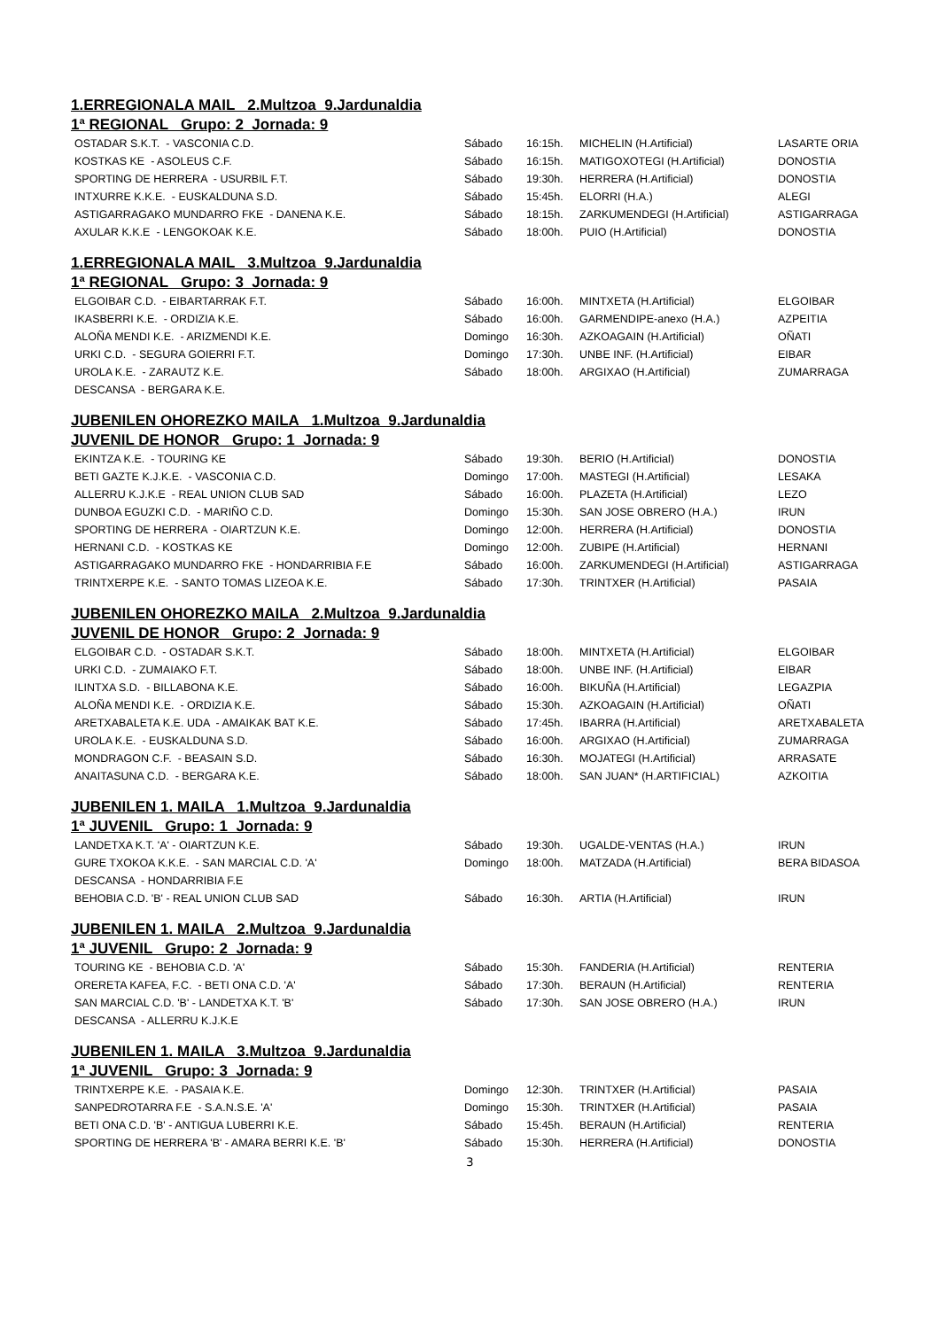1.ERREGIONALA MAIL 2.Multzoa 9.Jardunaldia
1ª REGIONAL Grupo: 2 Jornada: 9
| OSTADAR S.K.T. - VASCONIA C.D. | Sábado | 16:15h. | MICHELIN (H.Artificial) | LASARTE ORIA |
| KOSTKAS KE - ASOLEUS C.F. | Sábado | 16:15h. | MATIGOXOTEGI (H.Artificial) | DONOSTIA |
| SPORTING DE HERRERA - USURBIL F.T. | Sábado | 19:30h. | HERRERA (H.Artificial) | DONOSTIA |
| INTXURRE K.K.E. - EUSKALDUNA S.D. | Sábado | 15:45h. | ELORRI (H.A.) | ALEGI |
| ASTIGARRAGAKO MUNDARRO FKE - DANENA K.E. | Sábado | 18:15h. | ZARKUMENDEGI (H.Artificial) | ASTIGARRAGA |
| AXULAR K.K.E - LENGOKOAK K.E. | Sábado | 18:00h. | PUIO (H.Artificial) | DONOSTIA |
1.ERREGIONALA MAIL 3.Multzoa 9.Jardunaldia
1ª REGIONAL Grupo: 3 Jornada: 9
| ELGOIBAR C.D. - EIBARTARRAK F.T. | Sábado | 16:00h. | MINTXETA (H.Artificial) | ELGOIBAR |
| IKASBERRI K.E. - ORDIZIA K.E. | Sábado | 16:00h. | GARMENDIPE-anexo (H.A.) | AZPEITIA |
| ALOÑA MENDI K.E. - ARIZMENDI K.E. | Domingo | 16:30h. | AZKOAGAIN (H.Artificial) | OÑATI |
| URKI C.D. - SEGURA GOIERRI F.T. | Domingo | 17:30h. | UNBE INF. (H.Artificial) | EIBAR |
| UROLA K.E. - ZARAUTZ K.E. | Sábado | 18:00h. | ARGIXAO (H.Artificial) | ZUMARRAGA |
| DESCANSA - BERGARA K.E. | | | | |
JUBENILEN OHOREZKO MAILA 1.Multzoa 9.Jardunaldia
JUVENIL DE HONOR Grupo: 1 Jornada: 9
| EKINTZA K.E. - TOURING KE | Sábado | 19:30h. | BERIO (H.Artificial) | DONOSTIA |
| BETI GAZTE K.J.K.E. - VASCONIA C.D. | Domingo | 17:00h. | MASTEGI (H.Artificial) | LESAKA |
| ALLERRU K.J.K.E - REAL UNION CLUB SAD | Sábado | 16:00h. | PLAZETA (H.Artificial) | LEZO |
| DUNBOA EGUZKI C.D. - MARIÑO C.D. | Domingo | 15:30h. | SAN JOSE OBRERO (H.A.) | IRUN |
| SPORTING DE HERRERA - OIARTZUN K.E. | Domingo | 12:00h. | HERRERA (H.Artificial) | DONOSTIA |
| HERNANI C.D. - KOSTKAS KE | Domingo | 12:00h. | ZUBIPE (H.Artificial) | HERNANI |
| ASTIGARRAGAKO MUNDARRO FKE - HONDARRIBIA F.E | Sábado | 16:00h. | ZARKUMENDEGI (H.Artificial) | ASTIGARRAGA |
| TRINTXERPE K.E. - SANTO TOMAS LIZEOA K.E. | Sábado | 17:30h. | TRINTXER (H.Artificial) | PASAIA |
JUBENILEN OHOREZKO MAILA 2.Multzoa 9.Jardunaldia
JUVENIL DE HONOR Grupo: 2 Jornada: 9
| ELGOIBAR C.D. - OSTADAR S.K.T. | Sábado | 18:00h. | MINTXETA (H.Artificial) | ELGOIBAR |
| URKI C.D. - ZUMAIAKO F.T. | Sábado | 18:00h. | UNBE INF. (H.Artificial) | EIBAR |
| ILINTXA S.D. - BILLABONA K.E. | Sábado | 16:00h. | BIKUÑA (H.Artificial) | LEGAZPIA |
| ALOÑA MENDI K.E. - ORDIZIA K.E. | Sábado | 15:30h. | AZKOAGAIN (H.Artificial) | OÑATI |
| ARETXABALETA K.E. UDA - AMAIKAK BAT K.E. | Sábado | 17:45h. | IBARRA (H.Artificial) | ARETXABALETA |
| UROLA K.E. - EUSKALDUNA S.D. | Sábado | 16:00h. | ARGIXAO (H.Artificial) | ZUMARRAGA |
| MONDRAGON C.F. - BEASAIN S.D. | Sábado | 16:30h. | MOJATEGI (H.Artificial) | ARRASATE |
| ANAITASUNA C.D. - BERGARA K.E. | Sábado | 18:00h. | SAN JUAN* (H.ARTIFICIAL) | AZKOITIA |
JUBENILEN 1. MAILA 1.Multzoa 9.Jardunaldia
1ª JUVENIL Grupo: 1 Jornada: 9
| LANDETXA K.T. 'A' - OIARTZUN K.E. | Sábado | 19:30h. | UGALDE-VENTAS (H.A.) | IRUN |
| GURE TXOKOA K.K.E. - SAN MARCIAL C.D. 'A' | Domingo | 18:00h. | MATZADA (H.Artificial) | BERA BIDASOA |
| DESCANSA - HONDARRIBIA F.E | | | | |
| BEHOBIA C.D. 'B' - REAL UNION CLUB SAD | Sábado | 16:30h. | ARTIA (H.Artificial) | IRUN |
JUBENILEN 1. MAILA 2.Multzoa 9.Jardunaldia
1ª JUVENIL Grupo: 2 Jornada: 9
| TOURING KE - BEHOBIA C.D. 'A' | Sábado | 15:30h. | FANDERIA (H.Artificial) | RENTERIA |
| ORERETA KAFEA, F.C. - BETI ONA C.D. 'A' | Sábado | 17:30h. | BERAUN (H.Artificial) | RENTERIA |
| SAN MARCIAL C.D. 'B' - LANDETXA K.T. 'B' | Sábado | 17:30h. | SAN JOSE OBRERO (H.A.) | IRUN |
| DESCANSA - ALLERRU K.J.K.E | | | | |
JUBENILEN 1. MAILA 3.Multzoa 9.Jardunaldia
1ª JUVENIL Grupo: 3 Jornada: 9
| TRINTXERPE K.E. - PASAIA K.E. | Domingo | 12:30h. | TRINTXER (H.Artificial) | PASAIA |
| SANPEDROTARRA F.E - S.A.N.S.E. 'A' | Domingo | 15:30h. | TRINTXER (H.Artificial) | PASAIA |
| BETI ONA C.D. 'B' - ANTIGUA LUBERRI K.E. | Sábado | 15:45h. | BERAUN (H.Artificial) | RENTERIA |
| SPORTING DE HERRERA 'B' - AMARA BERRI K.E. 'B' | Sábado | 15:30h. | HERRERA (H.Artificial) | DONOSTIA |
3